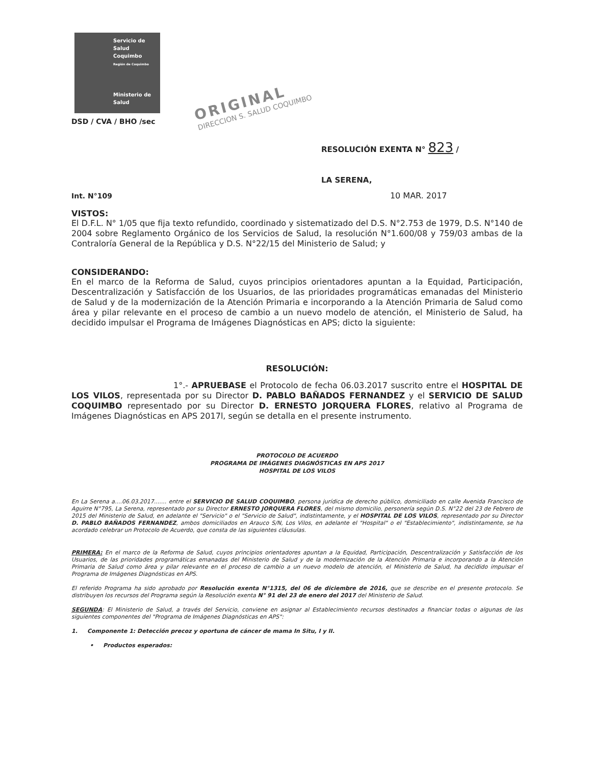Servicio de
Salud
Coquimbo
Región de Coquimbo
Ministerio de
Salud
ORIGINAL
DIRECCION S. SALUD COQUIMBO
DSD / CVA / BHO /sec
RESOLUCIÓN EXENTA N° 823 /
LA SERENA,
Int. N°109 10 MAR. 2017
VISTOS:
El D.F.L. N° 1/05 que fija texto refundido, coordinado y sistematizado del D.S. N°2.753 de 1979, D.S. N°140 de 2004 sobre Reglamento Orgánico de los Servicios de Salud, la resolución N°1.600/08 y 759/03 ambas de la Contraloría General de la República y D.S. N°22/15 del Ministerio de Salud; y
CONSIDERANDO:
En el marco de la Reforma de Salud, cuyos principios orientadores apuntan a la Equidad, Participación, Descentralización y Satisfacción de los Usuarios, de las prioridades programáticas emanadas del Ministerio de Salud y de la modernización de la Atención Primaria e incorporando a la Atención Primaria de Salud como área y pilar relevante en el proceso de cambio a un nuevo modelo de atención, el Ministerio de Salud, ha decidido impulsar el Programa de Imágenes Diagnósticas en APS; dicto la siguiente:
RESOLUCIÓN:
1°.- APRUEBASE el Protocolo de fecha 06.03.2017 suscrito entre el HOSPITAL DE LOS VILOS, representada por su Director D. PABLO BAÑADOS FERNANDEZ y el SERVICIO DE SALUD COQUIMBO representado por su Director D. ERNESTO JORQUERA FLORES, relativo al Programa de Imágenes Diagnósticas en APS 2017l, según se detalla en el presente instrumento.
PROTOCOLO DE ACUERDO
PROGRAMA DE IMÁGENES DIAGNÓSTICAS EN APS 2017
HOSPITAL DE LOS VILOS
En La Serena a....06.03.2017....... entre el SERVICIO DE SALUD COQUIMBO, persona jurídica de derecho público, domiciliado en calle Avenida Francisco de Aguirre N°795, La Serena, representado por su Director ERNESTO JORQUERA FLORES, del mismo domicilio, personería según D.S. N°22 del 23 de Febrero de 2015 del Ministerio de Salud, en adelante el "Servicio" o el "Servicio de Salud", indistintamente, y el HOSPITAL DE LOS VILOS, representado por su Director D. PABLO BAÑADOS FERNANDEZ, ambos domiciliados en Arauco S/N, Los Vilos, en adelante el "Hospital" o el "Establecimiento", indistintamente, se ha acordado celebrar un Protocolo de Acuerdo, que consta de las siguientes cláusulas.
PRIMERA: En el marco de la Reforma de Salud, cuyos principios orientadores apuntan a la Equidad, Participación, Descentralización y Satisfacción de los Usuarios, de las prioridades programáticas emanadas del Ministerio de Salud y de la modernización de la Atención Primaria e incorporando a la Atención Primaria de Salud como área y pilar relevante en el proceso de cambio a un nuevo modelo de atención, el Ministerio de Salud, ha decidido impulsar el Programa de Imágenes Diagnósticas en APS.
El referido Programa ha sido aprobado por Resolución exenta N°1315, del 06 de diciembre de 2016, que se describe en el presente protocolo. Se distribuyen los recursos del Programa según la Resolución exenta N° 91 del 23 de enero del 2017 del Ministerio de Salud.
SEGUNDA: El Ministerio de Salud, a través del Servicio, conviene en asignar al Establecimiento recursos destinados a financiar todas o algunas de las siguientes componentes del "Programa de Imágenes Diagnósticas en APS":
1. Componente 1: Detección precoz y oportuna de cáncer de mama In Situ, I y II.
• Productos esperados: